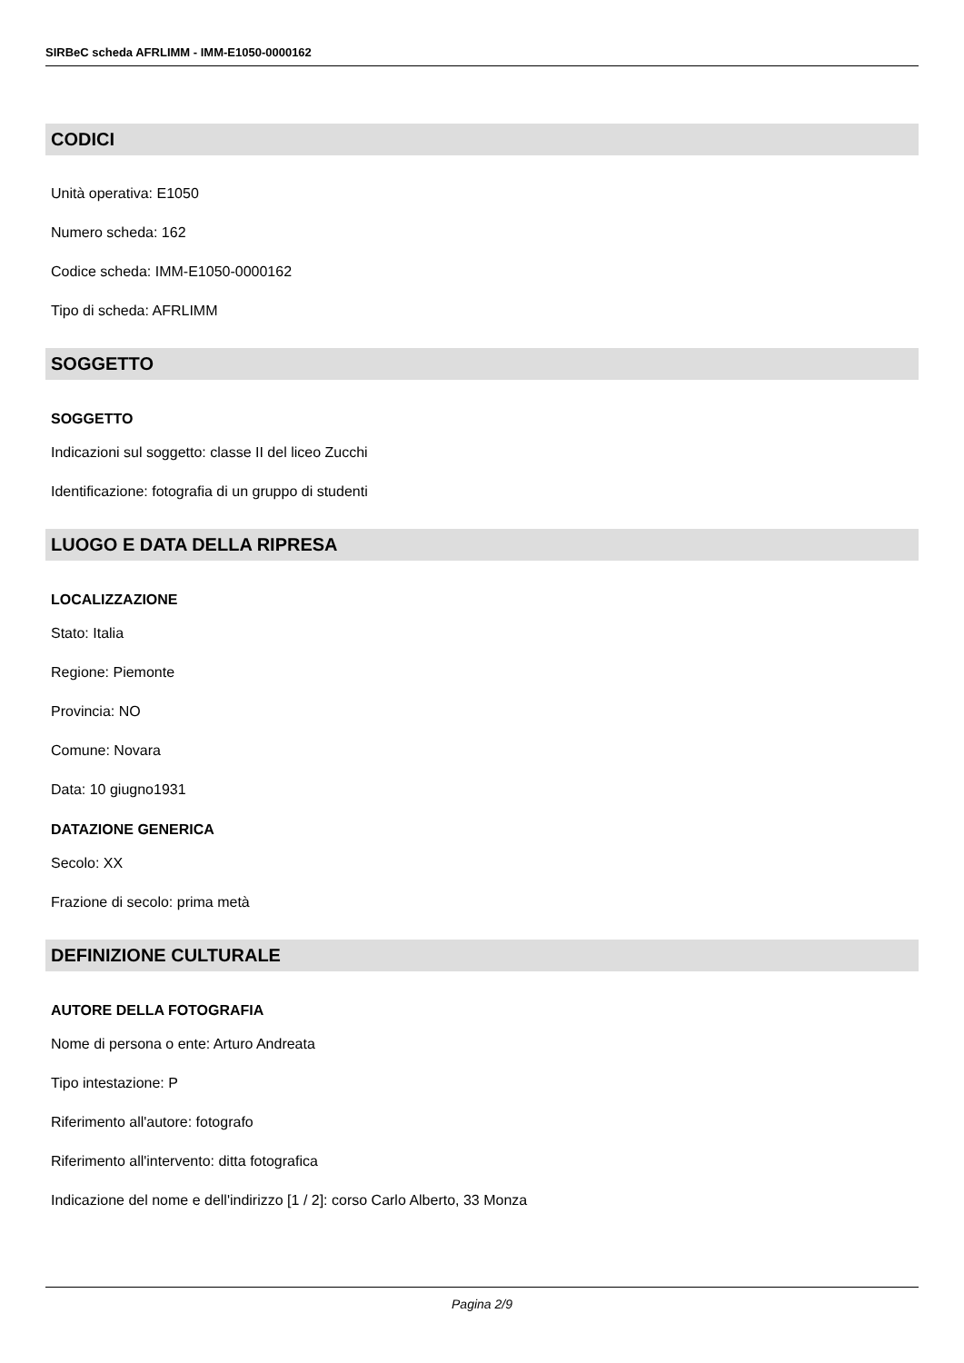SIRBeC scheda AFRLIMM - IMM-E1050-0000162
CODICI
Unità operativa: E1050
Numero scheda: 162
Codice scheda: IMM-E1050-0000162
Tipo di scheda: AFRLIMM
SOGGETTO
SOGGETTO
Indicazioni sul soggetto: classe II del liceo Zucchi
Identificazione: fotografia di un gruppo di studenti
LUOGO E DATA DELLA RIPRESA
LOCALIZZAZIONE
Stato: Italia
Regione: Piemonte
Provincia: NO
Comune: Novara
Data: 10 giugno1931
DATAZIONE GENERICA
Secolo: XX
Frazione di secolo: prima metà
DEFINIZIONE CULTURALE
AUTORE DELLA FOTOGRAFIA
Nome di persona o ente: Arturo Andreata
Tipo intestazione: P
Riferimento all'autore: fotografo
Riferimento all'intervento: ditta fotografica
Indicazione del nome e dell'indirizzo [1 / 2]: corso Carlo Alberto, 33 Monza
Pagina 2/9